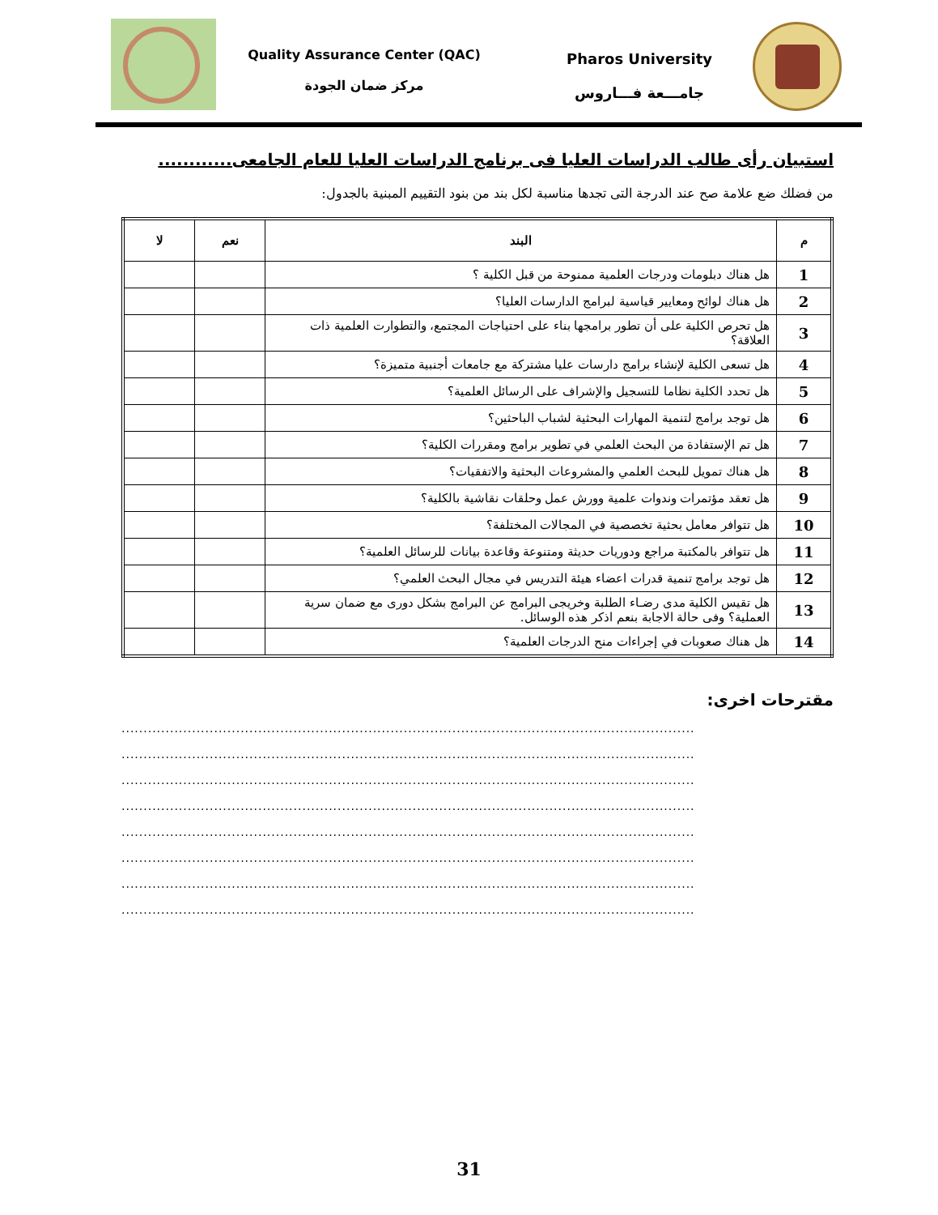Quality Assurance Center (QAC)
مركز ضمان الجودة
Pharos University
جامـــعة فـــاروس
استبيان رأى طالب الدراسات العليا فى برنامج الدراسات العليا للعام الجامعى............
من فضلك ضع علامة صح عند الدرجة التى تجدها مناسبة لكل بند من بنود التقييم المبنية بالجدول:
| م | البند | نعم | لا |
| --- | --- | --- | --- |
| 1 | هل هناك دبلومات ودرجات العلمية ممنوحة من قبل الكلية ؟ | | |
| 2 | هل هناك لوائح ومعايير قياسية لبرامج الدارسات العليا؟ | | |
| 3 | هل تحرص الكلية على أن تطور برامجها بناء على احتياجات المجتمع، والتطوارت العلمية ذات العلاقة؟ | | |
| 4 | هل تسعى الكلية لإنشاء برامج دارسات عليا مشتركة مع جامعات أجنبية متميزة؟ | | |
| 5 | هل تحدد الكلية نظاما للتسجيل والإشراف على الرسائل العلمية؟ | | |
| 6 | هل توجد برامج لتنمية المهارات البحثية لشباب الباحثين؟ | | |
| 7 | هل تم الإستفادة من البحث العلمي في تطوير برامج ومقررات الكلية؟ | | |
| 8 | هل هناك تمويل للبحث العلمي والمشروعات البحثية والاتفقيات؟ | | |
| 9 | هل تعقد مؤتمرات وندوات علمية وورش عمل وحلقات نقاشية بالكلية؟ | | |
| 10 | هل تتوافر معامل بحثية تخصصية في المجالات المختلفة؟ | | |
| 11 | هل تتوافر بالمكتبة مراجع ودوريات حديثة ومتنوعة وقاعدة بيانات للرسائل العلمية؟ | | |
| 12 | هل توجد برامج تنمية قدرات اعضاء هيئة التدريس في مجال البحث العلمي؟ | | |
| 13 | هل تقيس الكلية مدى رضـاء الطلبة وخريجى البرامج عن البرامج بشكل دورى مع ضمان سرية العملية؟ وفى حالة الاجابة بنعم اذكر هذه الوسائل. | | |
| 14 | هل هناك صعوبات في إجراءات منح الدرجات العلمية؟ | | |
مقترحات اخرى:
..................................................................................................................................
..................................................................................................................................
..................................................................................................................................
..................................................................................................................................
..................................................................................................................................
..................................................................................................................................
..................................................................................................................................
..................................................................................................................................
31